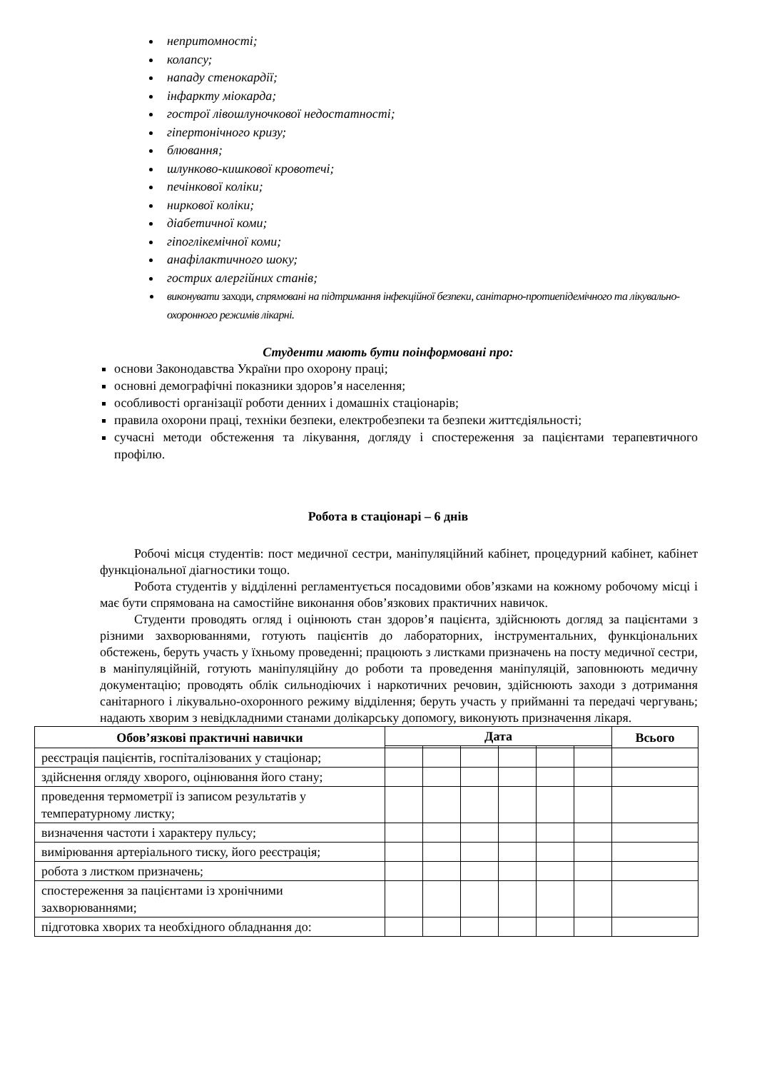непритомності;
колапсу;
нападу стенокардії;
інфаркту міокарда;
гострої лівошлуночкової недостатності;
гіпертонічного кризу;
блювання;
шлунково-кишкової кровотечі;
печінкової коліки;
ниркової коліки;
діабетичної коми;
гіпоглікемічної коми;
анафілактичного шоку;
гострих алергійних станів;
виконувати заходи, спрямовані на підтримання інфекційної безпеки, санітарно-протиепідемічного та лікувально-охоронного режимів лікарні.
Студенти мають бути поінформовані про:
основи Законодавства України про охорону праці;
основні демографічні показники здоров’я населення;
особливості організації роботи денних і домашніх стаціонарів;
правила охорони праці, техніки безпеки, електробезпеки та безпеки життєдіяльності;
сучасні методи обстеження та лікування, догляду і спостереження за пацієнтами терапевтичного профілю.
Робота в стаціонарі – 6 днів
Робочі місця студентів: пост медичної сестри, маніпуляційний кабінет, процедурний кабінет, кабінет функціональної діагностики тощо.
Робота студентів у відділенні регламентується посадовими обов’язками на кожному робочому місці і має бути спрямована на самостійне виконання обов’язкових практичних навичок.
Студенти проводять огляд і оцінюють стан здоров’я пацієнта, здійснюють догляд за пацієнтами з різними захворюваннями, готують пацієнтів до лабораторних, інструментальних, функціональних обстежень, беруть участь у їхньому проведенні; працюють з листками призначень на посту медичної сестри, в маніпуляційній, готують маніпуляційну до роботи та проведення маніпуляцій, заповнюють медичну документацію; проводять облік сильнодіючих і наркотичних речовин, здійснюють заходи з дотримання санітарного і лікувально-охоронного режиму відділення; беруть участь у прийманні та передачі чергувань; надають хворим з невідкладними станами долікарську допомогу, виконують призначення лікаря.
| Обов’язкові практичні навички | Дата | | | | | | Всього |
| --- | --- | --- | --- | --- | --- | --- | --- |
| реєстрація пацієнтів, госпіталізованих у стаціонар; | | | | | | | |
| здійснення огляду хворого, оцінювання його стану; | | | | | | | |
| проведення термометрії із записом результатів у температурному листку; | | | | | | | |
| визначення частоти і характеру пульсу; | | | | | | | |
| вимірювання артеріального тиску, його реєстрація; | | | | | | | |
| робота з листком призначень; | | | | | | | |
| спостереження за пацієнтами із хронічними захворюваннями; | | | | | | | |
| підготовка хворих та необхідного обладнання до: | | | | | | | |